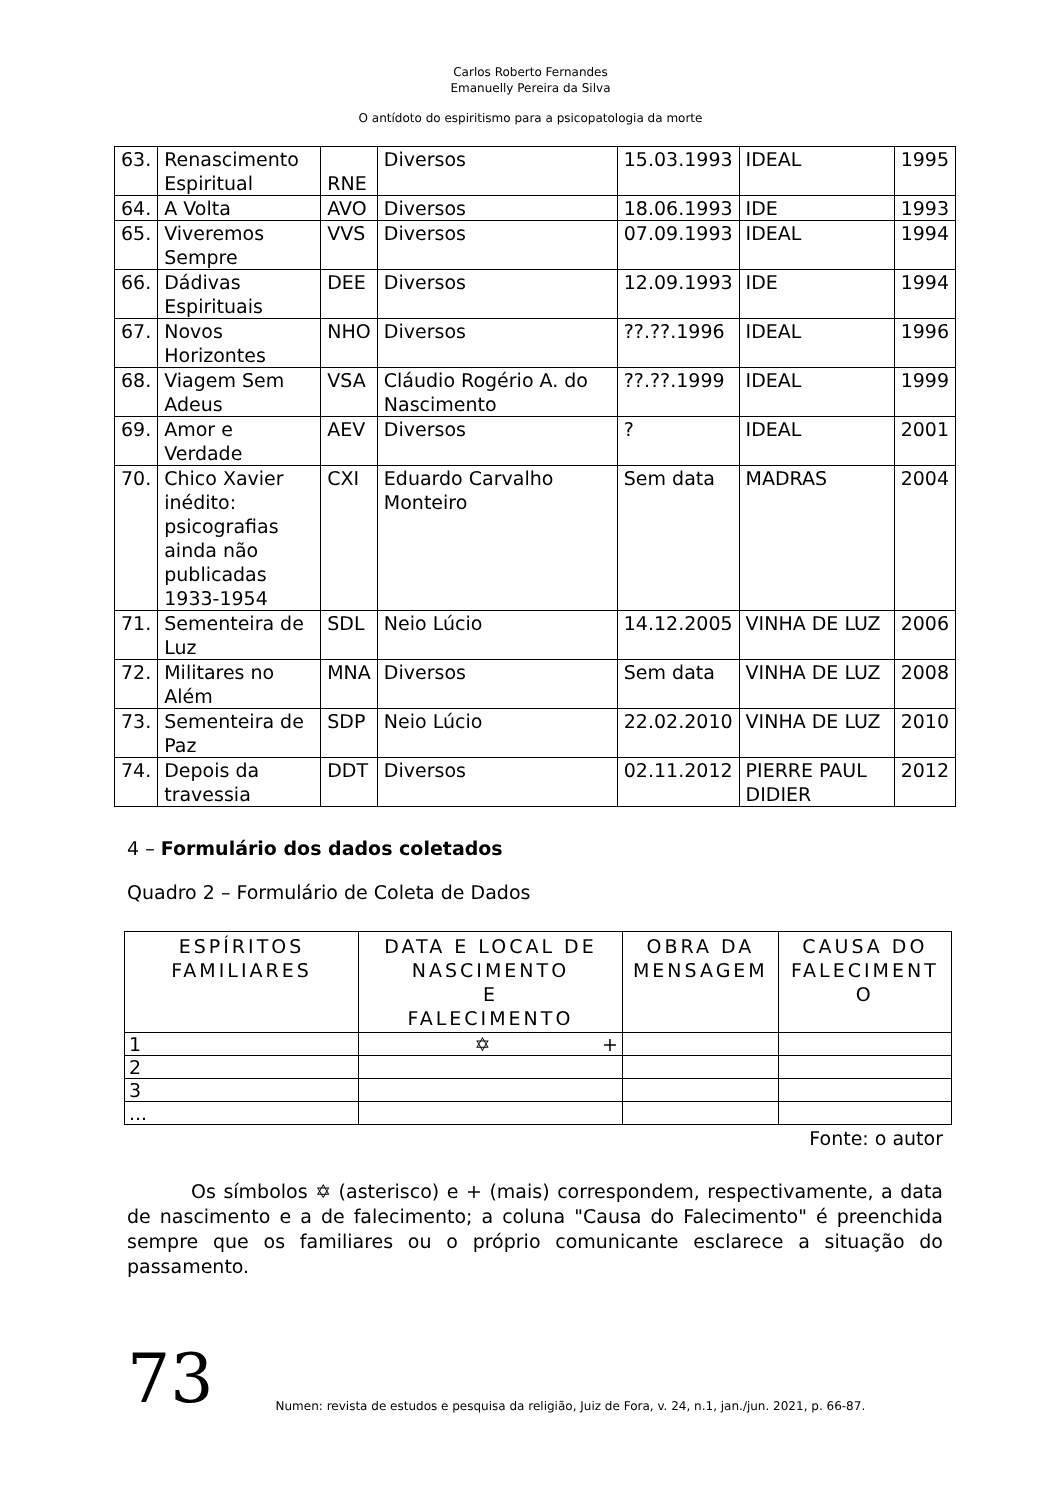Carlos Roberto Fernandes
Emanuelly Pereira da Silva
O antídoto do espiritismo para a psicopatologia da morte
| 63. | Renascimento Espiritual | RNE | Diversos | 15.03.1993 | IDEAL | 1995 |
| 64. | A Volta | AVO | Diversos | 18.06.1993 | IDE | 1993 |
| 65. | Viveremos Sempre | VVS | Diversos | 07.09.1993 | IDEAL | 1994 |
| 66. | Dádivas Espirituais | DEE | Diversos | 12.09.1993 | IDE | 1994 |
| 67. | Novos Horizontes | NHO | Diversos | ??.??.1996 | IDEAL | 1996 |
| 68. | Viagem Sem Adeus | VSA | Cláudio Rogério A. do Nascimento | ??.??.1999 | IDEAL | 1999 |
| 69. | Amor e Verdade | AEV | Diversos | ? | IDEAL | 2001 |
| 70. | Chico Xavier inédito: psicografias ainda não publicadas 1933-1954 | CXI | Eduardo Carvalho Monteiro | Sem data | MADRAS | 2004 |
| 71. | Sementeira de Luz | SDL | Neio Lúcio | 14.12.2005 | VINHA DE LUZ | 2006 |
| 72. | Militares no Além | MNA | Diversos | Sem data | VINHA DE LUZ | 2008 |
| 73. | Sementeira de Paz | SDP | Neio Lúcio | 22.02.2010 | VINHA DE LUZ | 2010 |
| 74. | Depois da travessia | DDT | Diversos | 02.11.2012 | PIERRE PAUL DIDIER | 2012 |
4 – Formulário dos dados coletados
Quadro 2 – Formulário de Coleta de Dados
| ESPÍRITOS FAMILIARES | DATA E LOCAL DE NASCIMENTO E FALECIMENTO | OBRA DA MENSAGEM | CAUSA DO FALECIMENT O |
| --- | --- | --- | --- |
| 1 | ✡ + | | |
| 2 | | | |
| 3 | | | |
| ... | | | |
Fonte: o autor
Os símbolos ✡ (asterisco) e + (mais) correspondem, respectivamente, a data de nascimento e a de falecimento; a coluna "Causa do Falecimento" é preenchida sempre que os familiares ou o próprio comunicante esclarece a situação do passamento.
73
Numen: revista de estudos e pesquisa da religião, Juiz de Fora, v. 24, n.1, jan./jun. 2021, p. 66-87.